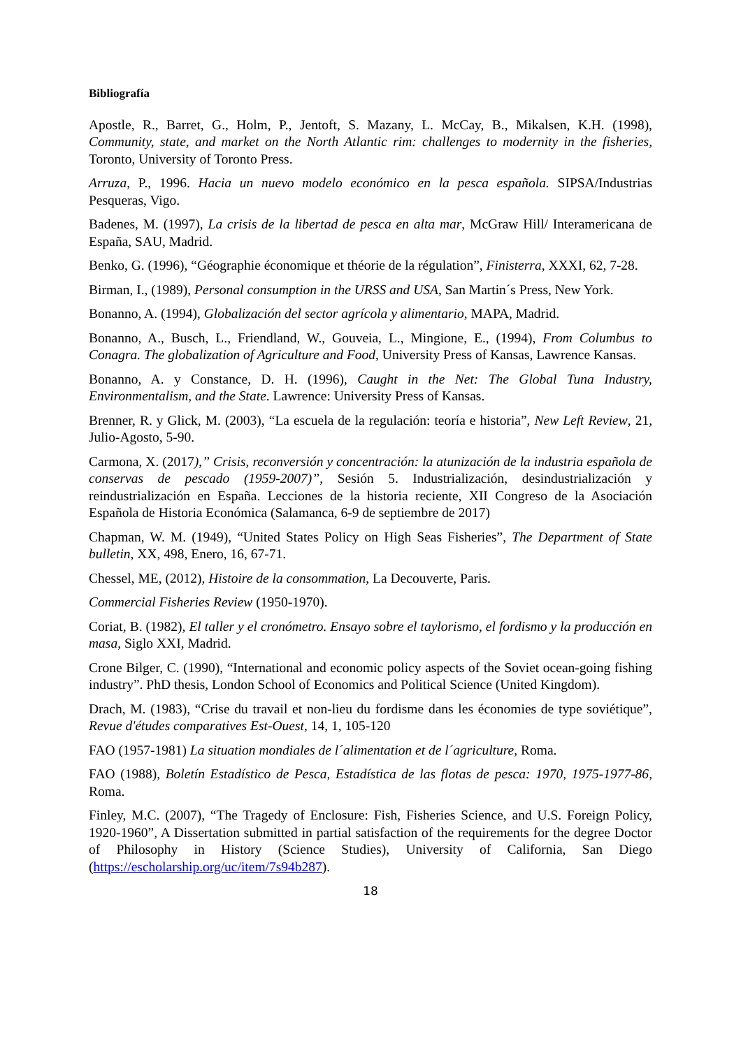Bibliografía
Apostle, R., Barret, G., Holm, P., Jentoft, S. Mazany, L. McCay, B., Mikalsen, K.H. (1998), Community, state, and market on the North Atlantic rim: challenges to modernity in the fisheries, Toronto, University of Toronto Press.
Arruza, P., 1996. Hacia un nuevo modelo económico en la pesca española. SIPSA/Industrias Pesqueras, Vigo.
Badenes, M. (1997), La crisis de la libertad de pesca en alta mar, McGraw Hill/ Interamericana de España, SAU, Madrid.
Benko, G. (1996), “Géographie économique et théorie de la régulation”, Finisterra, XXXI, 62, 7-28.
Birman, I., (1989), Personal consumption in the URSS and USA, San Martin´s Press, New York.
Bonanno, A. (1994), Globalización del sector agrícola y alimentario, MAPA, Madrid.
Bonanno, A., Busch, L., Friendland, W., Gouveia, L., Mingione, E., (1994), From Columbus to Conagra. The globalization of Agriculture and Food, University Press of Kansas, Lawrence Kansas.
Bonanno, A. y Constance, D. H. (1996), Caught in the Net: The Global Tuna Industry, Environmentalism, and the State. Lawrence: University Press of Kansas.
Brenner, R. y Glick, M. (2003), “La escuela de la regulación: teoría e historia”, New Left Review, 21, Julio-Agosto, 5-90.
Carmona, X. (2017),” Crisis, reconversión y concentración: la atunización de la industria española de conservas de pescado (1959-2007)”, Sesión 5. Industrialización, desindustrialización y reindustrialización en España. Lecciones de la historia reciente, XII Congreso de la Asociación Española de Historia Económica (Salamanca, 6-9 de septiembre de 2017)
Chapman, W. M. (1949), “United States Policy on High Seas Fisheries”, The Department of State bulletin, XX, 498, Enero, 16, 67-71.
Chessel, ME, (2012), Histoire de la consommation, La Decouverte, Paris.
Commercial Fisheries Review (1950-1970).
Coriat, B. (1982), El taller y el cronómetro. Ensayo sobre el taylorismo, el fordismo y la producción en masa, Siglo XXI, Madrid.
Crone Bilger, C. (1990), “International and economic policy aspects of the Soviet ocean-going fishing industry”. PhD thesis, London School of Economics and Political Science (United Kingdom).
Drach, M. (1983), “Crise du travail et non-lieu du fordisme dans les économies de type soviétique”, Revue d'études comparatives Est-Ouest, 14, 1, 105-120
FAO (1957-1981) La situation mondiales de l´alimentation et de l´agriculture, Roma.
FAO (1988), Boletín Estadístico de Pesca, Estadística de las flotas de pesca: 1970, 1975-1977-86, Roma.
Finley, M.C. (2007), “The Tragedy of Enclosure: Fish, Fisheries Science, and U.S. Foreign Policy, 1920-1960”, A Dissertation submitted in partial satisfaction of the requirements for the degree Doctor of Philosophy in History (Science Studies), University of California, San Diego (https://escholarship.org/uc/item/7s94b287).
18